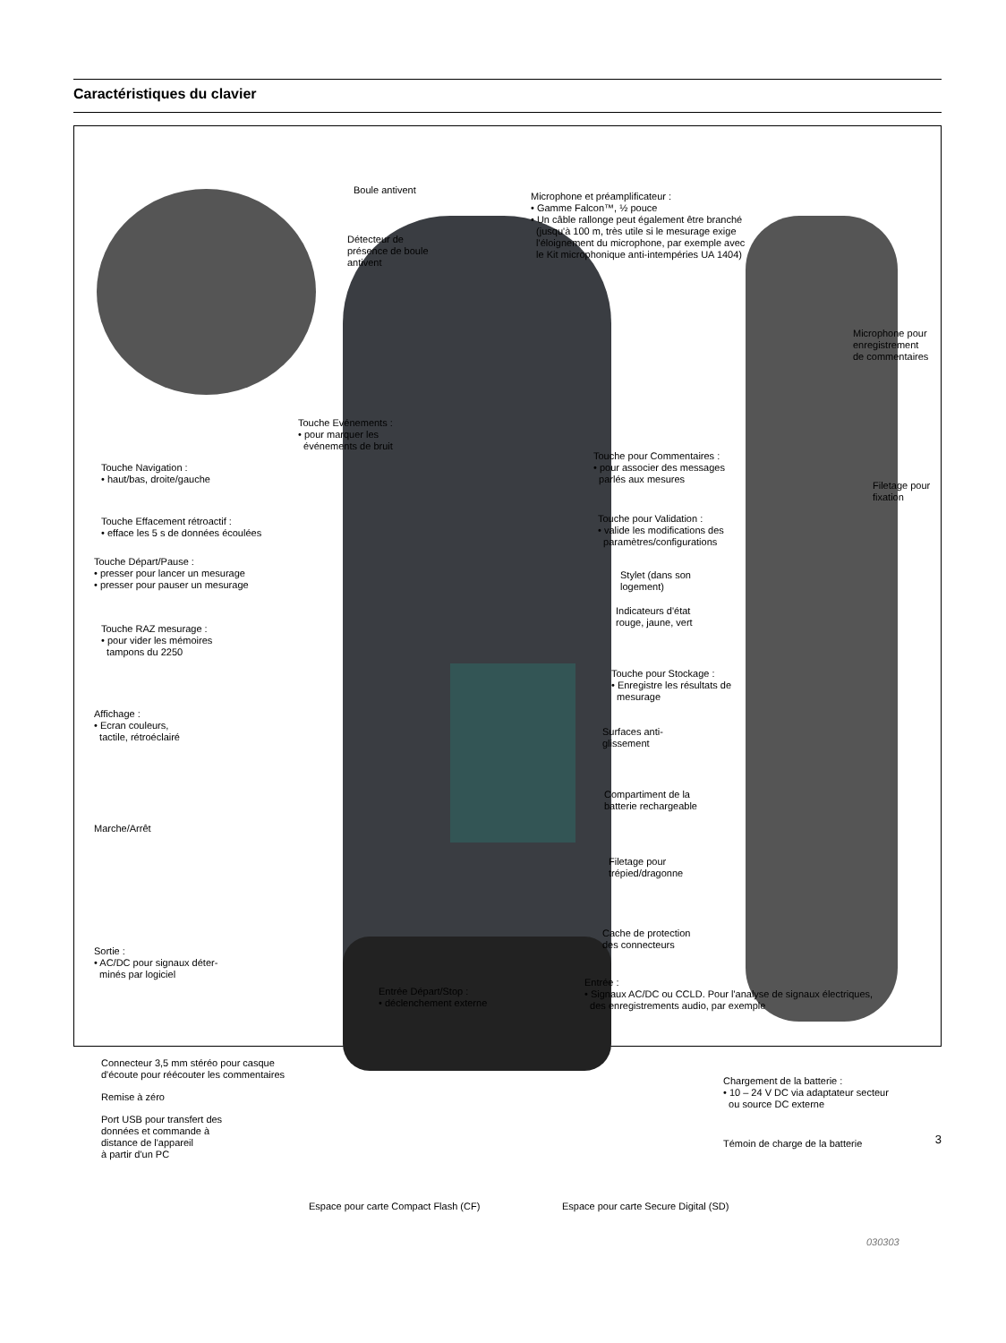Caractéristiques du clavier
Boule antivent
Microphone et préamplificateur :
• Gamme Falcon™, ½ pouce
• Un câble rallonge peut également être branché
(jusqu'à 100 m, très utile si le mesurage exige
l'éloignement du microphone, par exemple avec
le Kit microphonique anti-intempéries UA 1404)
Détecteur de
présence de boule
antivent
Microphone pour
enregistrement
de commentaires
Touche Evénements :
• pour marquer les
événements de bruit
Touche Navigation :
• haut/bas, droite/gauche
Touche pour Commentaires :
• pour associer des messages
parlés aux mesures
Filetage pour
fixation
Touche Effacement rétroactif :
• efface les 5 s de données écoulées
Touche pour Validation :
• valide les modifications des
paramètres/configurations
Touche Départ/Pause :
• presser pour lancer un mesurage
• presser pour pauser un mesurage
Stylet (dans son
logement)
Indicateurs d'état
rouge, jaune, vert
Touche RAZ mesurage :
• pour vider les mémoires
tampons du 2250
Touche pour Stockage :
• Enregistre les résultats de
mesurage
Affichage :
• Ecran couleurs,
tactile, rétroéclairé
Surfaces anti-
glissement
Compartiment de la
batterie rechargeable
Marche/Arrêt
Filetage pour
trépied/dragonne
Cache de protection
des connecteurs
Sortie :
• AC/DC pour signaux déter-
minés par logiciel
Entrée Départ/Stop :
• déclenchement externe
Entrée :
• Signaux AC/DC ou CCLD. Pour l'analyse de signaux électriques,
des enregistrements audio, par exemple
Connecteur 3,5 mm stéréo pour casque
d'écoute pour réécouter les commentaires
Chargement de la batterie :
• 10 – 24 V DC via adaptateur secteur
ou source DC externe
Remise à zéro
Port USB pour transfert des
données et commande à
distance de l'appareil
à partir d'un PC
Témoin de charge de la batterie
Espace pour carte Compact Flash (CF)
Espace pour carte Secure Digital (SD)
030303
3